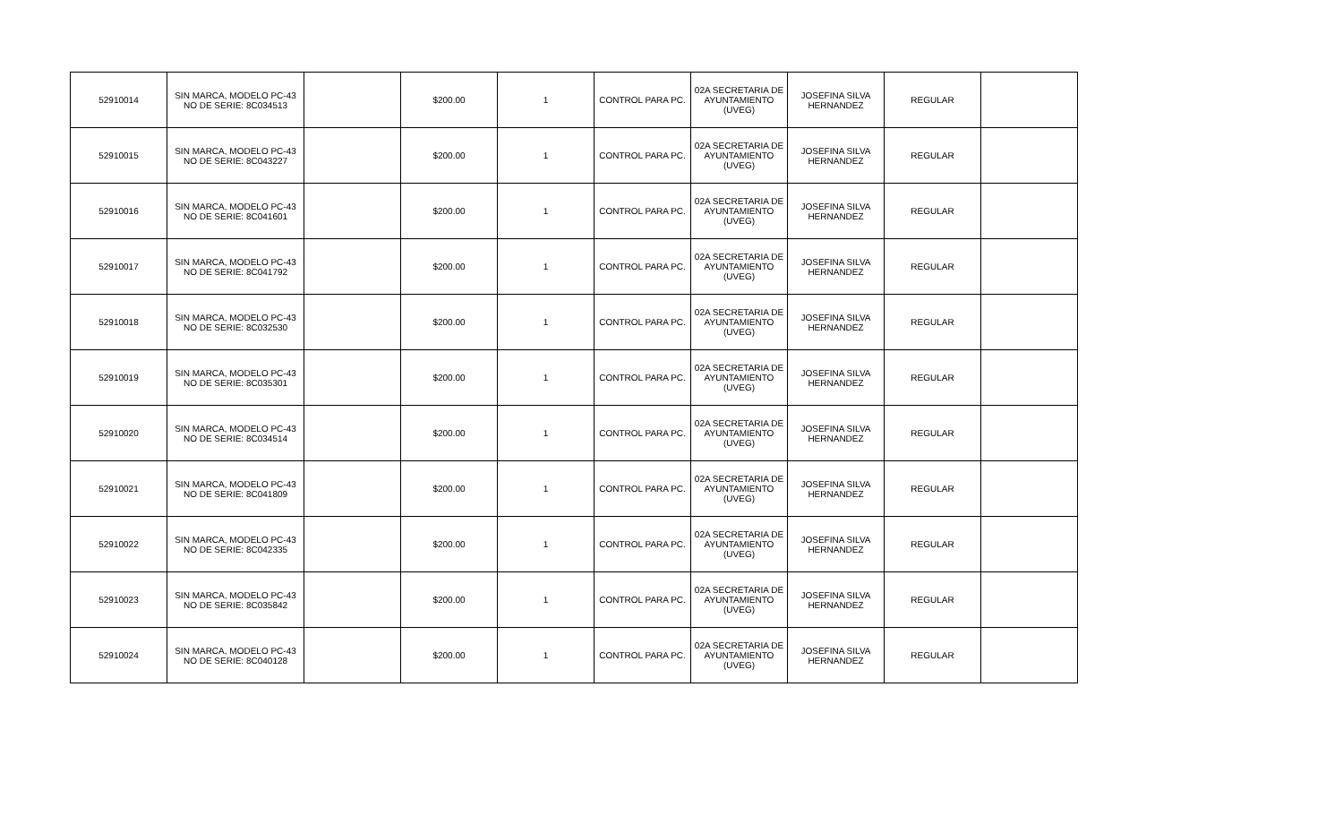| 52910014 | SIN MARCA, MODELO PC-43 NO DE SERIE: 8C034513 | | $200.00 | 1 | CONTROL PARA PC. | 02A SECRETARIA DE AYUNTAMIENTO (UVEG) | JOSEFINA SILVA HERNANDEZ | REGULAR | |
| 52910015 | SIN MARCA, MODELO PC-43 NO DE SERIE: 8C043227 | | $200.00 | 1 | CONTROL PARA PC. | 02A SECRETARIA DE AYUNTAMIENTO (UVEG) | JOSEFINA SILVA HERNANDEZ | REGULAR | |
| 52910016 | SIN MARCA, MODELO PC-43 NO DE SERIE: 8C041601 | | $200.00 | 1 | CONTROL PARA PC. | 02A SECRETARIA DE AYUNTAMIENTO (UVEG) | JOSEFINA SILVA HERNANDEZ | REGULAR | |
| 52910017 | SIN MARCA, MODELO PC-43 NO DE SERIE: 8C041792 | | $200.00 | 1 | CONTROL PARA PC. | 02A SECRETARIA DE AYUNTAMIENTO (UVEG) | JOSEFINA SILVA HERNANDEZ | REGULAR | |
| 52910018 | SIN MARCA, MODELO PC-43 NO DE SERIE: 8C032530 | | $200.00 | 1 | CONTROL PARA PC. | 02A SECRETARIA DE AYUNTAMIENTO (UVEG) | JOSEFINA SILVA HERNANDEZ | REGULAR | |
| 52910019 | SIN MARCA, MODELO PC-43 NO DE SERIE: 8C035301 | | $200.00 | 1 | CONTROL PARA PC. | 02A SECRETARIA DE AYUNTAMIENTO (UVEG) | JOSEFINA SILVA HERNANDEZ | REGULAR | |
| 52910020 | SIN MARCA, MODELO PC-43 NO DE SERIE: 8C034514 | | $200.00 | 1 | CONTROL PARA PC. | 02A SECRETARIA DE AYUNTAMIENTO (UVEG) | JOSEFINA SILVA HERNANDEZ | REGULAR | |
| 52910021 | SIN MARCA, MODELO PC-43 NO DE SERIE: 8C041809 | | $200.00 | 1 | CONTROL PARA PC. | 02A SECRETARIA DE AYUNTAMIENTO (UVEG) | JOSEFINA SILVA HERNANDEZ | REGULAR | |
| 52910022 | SIN MARCA, MODELO PC-43 NO DE SERIE: 8C042335 | | $200.00 | 1 | CONTROL PARA PC. | 02A SECRETARIA DE AYUNTAMIENTO (UVEG) | JOSEFINA SILVA HERNANDEZ | REGULAR | |
| 52910023 | SIN MARCA, MODELO PC-43 NO DE SERIE: 8C035842 | | $200.00 | 1 | CONTROL PARA PC. | 02A SECRETARIA DE AYUNTAMIENTO (UVEG) | JOSEFINA SILVA HERNANDEZ | REGULAR | |
| 52910024 | SIN MARCA, MODELO PC-43 NO DE SERIE: 8C040128 | | $200.00 | 1 | CONTROL PARA PC. | 02A SECRETARIA DE AYUNTAMIENTO (UVEG) | JOSEFINA SILVA HERNANDEZ | REGULAR | |